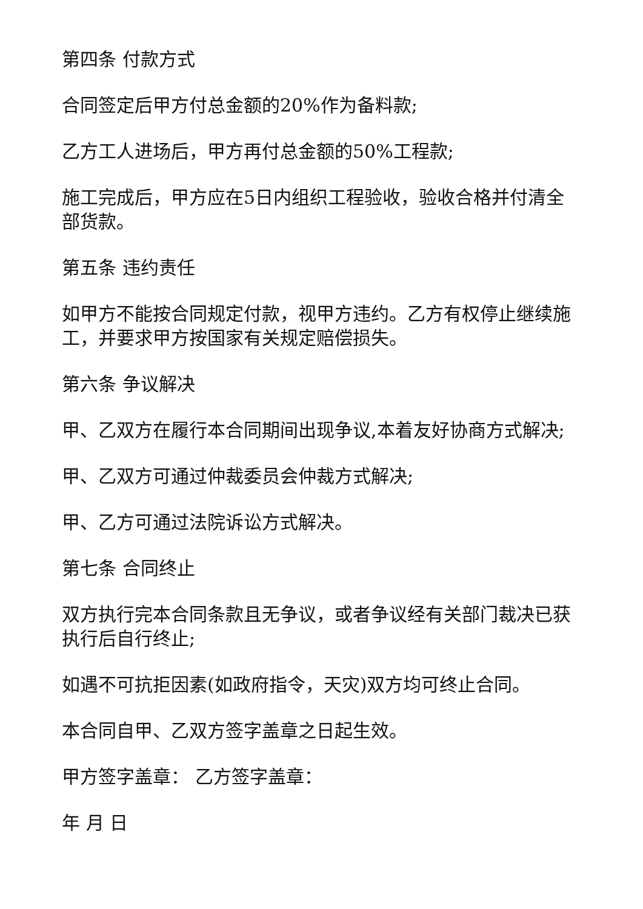第四条 付款方式
合同签定后甲方付总金额的20%作为备料款;
乙方工人进场后，甲方再付总金额的50%工程款;
施工完成后，甲方应在5日内组织工程验收，验收合格并付清全部货款。
第五条 违约责任
如甲方不能按合同规定付款，视甲方违约。乙方有权停止继续施工，并要求甲方按国家有关规定赔偿损失。
第六条 争议解决
甲、乙双方在履行本合同期间出现争议,本着友好协商方式解决;
甲、乙双方可通过仲裁委员会仲裁方式解决;
甲、乙方可通过法院诉讼方式解决。
第七条 合同终止
双方执行完本合同条款且无争议，或者争议经有关部门裁决已获执行后自行终止;
如遇不可抗拒因素(如政府指令，天灾)双方均可终止合同。
本合同自甲、乙双方签字盖章之日起生效。
甲方签字盖章： 乙方签字盖章：
年 月 日